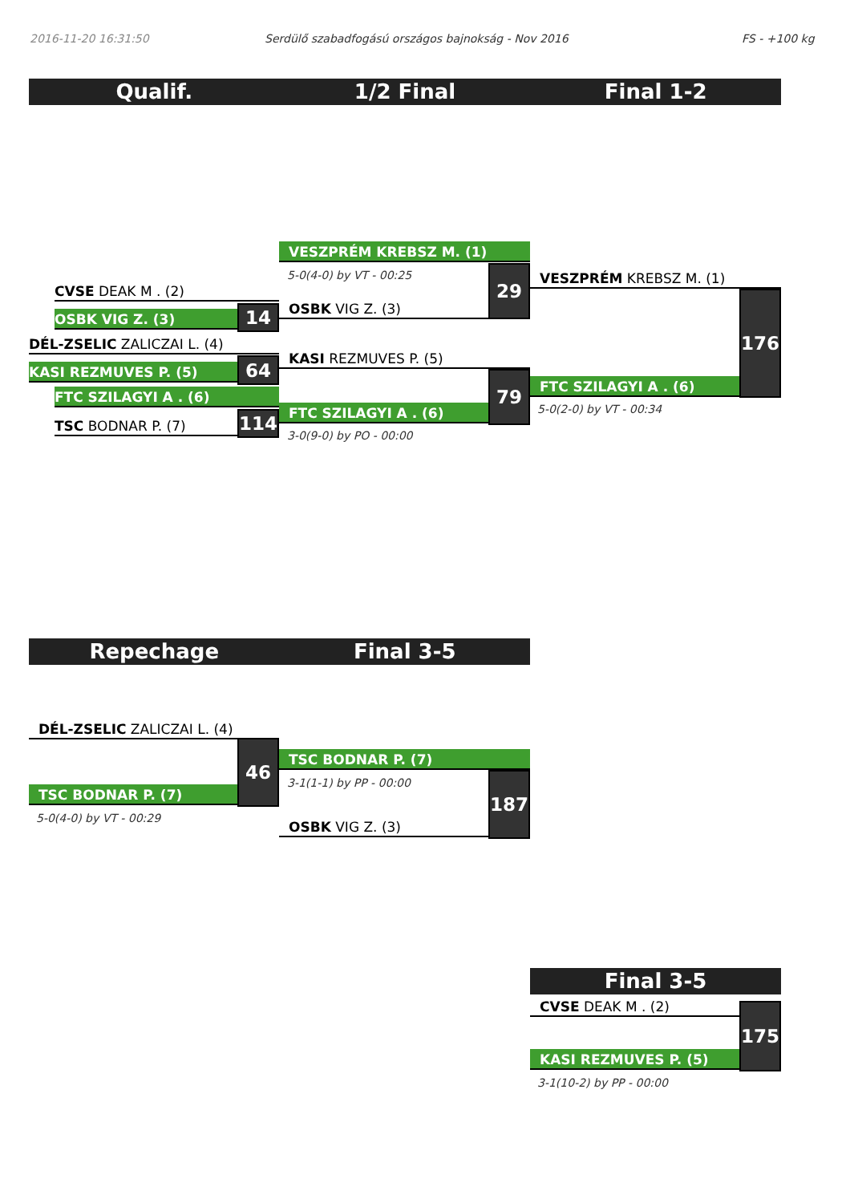2016-11-20 16:31:50
Serdülő szabadfogású országos bajnokság - Nov 2016
FS - +100 kg
Qualif. 1/2 Final Final 1-2
CVSE DEAK M . (2)
OSBK VIG Z. (3) 14
DÉL-ZSELIC ZALICZAI L. (4)
KASI REZMUVES P. (5) 64
FTC SZILAGYI A . (6)
TSC BODNAR P. (7) 114
VESZPRÉM KREBSZ M. (1)
5-0(4-0) by VT - 00:25
OSBK VIG Z. (3)
29
KASI REZMUVES P. (5)
FTC SZILAGYI A . (6)
79
3-0(9-0) by PO - 00:00
VESZPRÉM KREBSZ M. (1)
FTC SZILAGYI A . (6)
176
5-0(2-0) by VT - 00:34
Repechage Final 3-5
DÉL-ZSELIC ZALICZAI L. (4)
TSC BODNAR P. (7)
46
5-0(4-0) by VT - 00:29
TSC BODNAR P. (7)
3-1(1-1) by PP - 00:00
OSBK VIG Z. (3)
187
Final 3-5
CVSE DEAK M . (2)
KASI REZMUVES P. (5)
175
3-1(10-2) by PP - 00:00